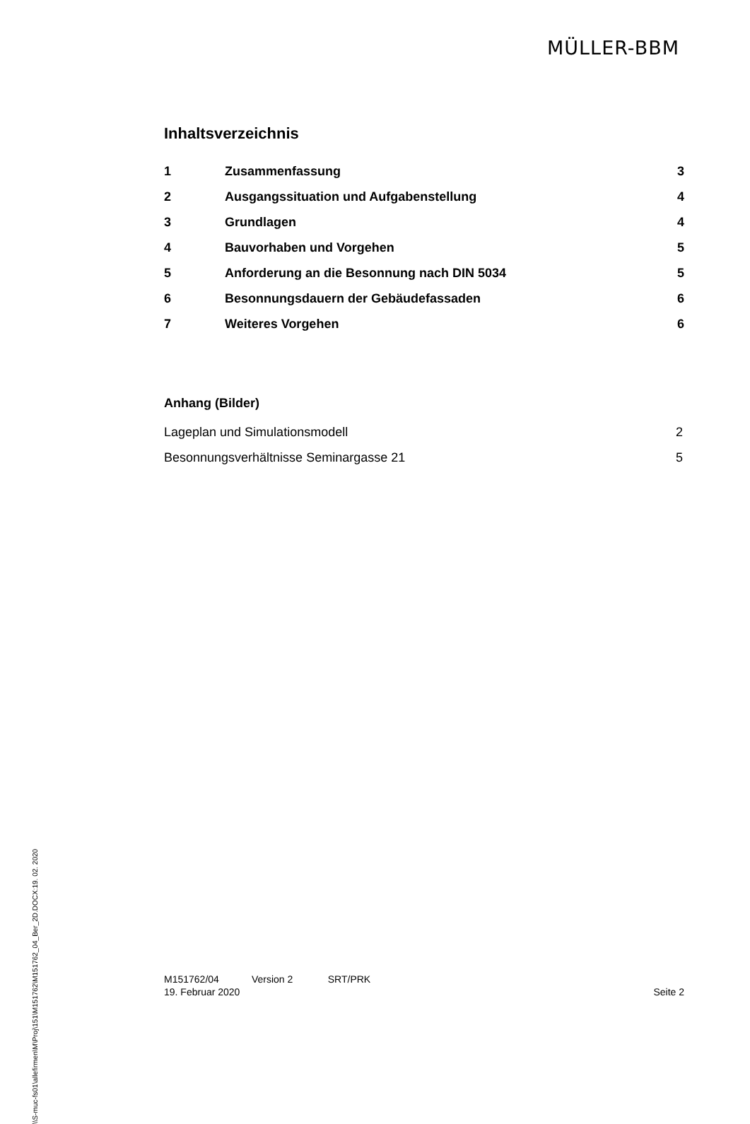MÜLLER-BBM
Inhaltsverzeichnis
| 1 | Zusammenfassung | 3 |
| 2 | Ausgangssituation und Aufgabenstellung | 4 |
| 3 | Grundlagen | 4 |
| 4 | Bauvorhaben und Vorgehen | 5 |
| 5 | Anforderung an die Besonnung nach DIN 5034 | 5 |
| 6 | Besonnungsdauern der Gebäudefassaden | 6 |
| 7 | Weiteres Vorgehen | 6 |
Anhang (Bilder)
| Lageplan und Simulationsmodell | 2 |
| Besonnungsverhältnisse Seminargasse 21 | 5 |
\\S-muc-fs01\allefirmen\M\Proj\151\M151762\M151762_04_Ber_2D.DOCX:19. 02. 2020
M151762/04 Version 2 SRT/PRK
19. Februar 2020 Seite 2